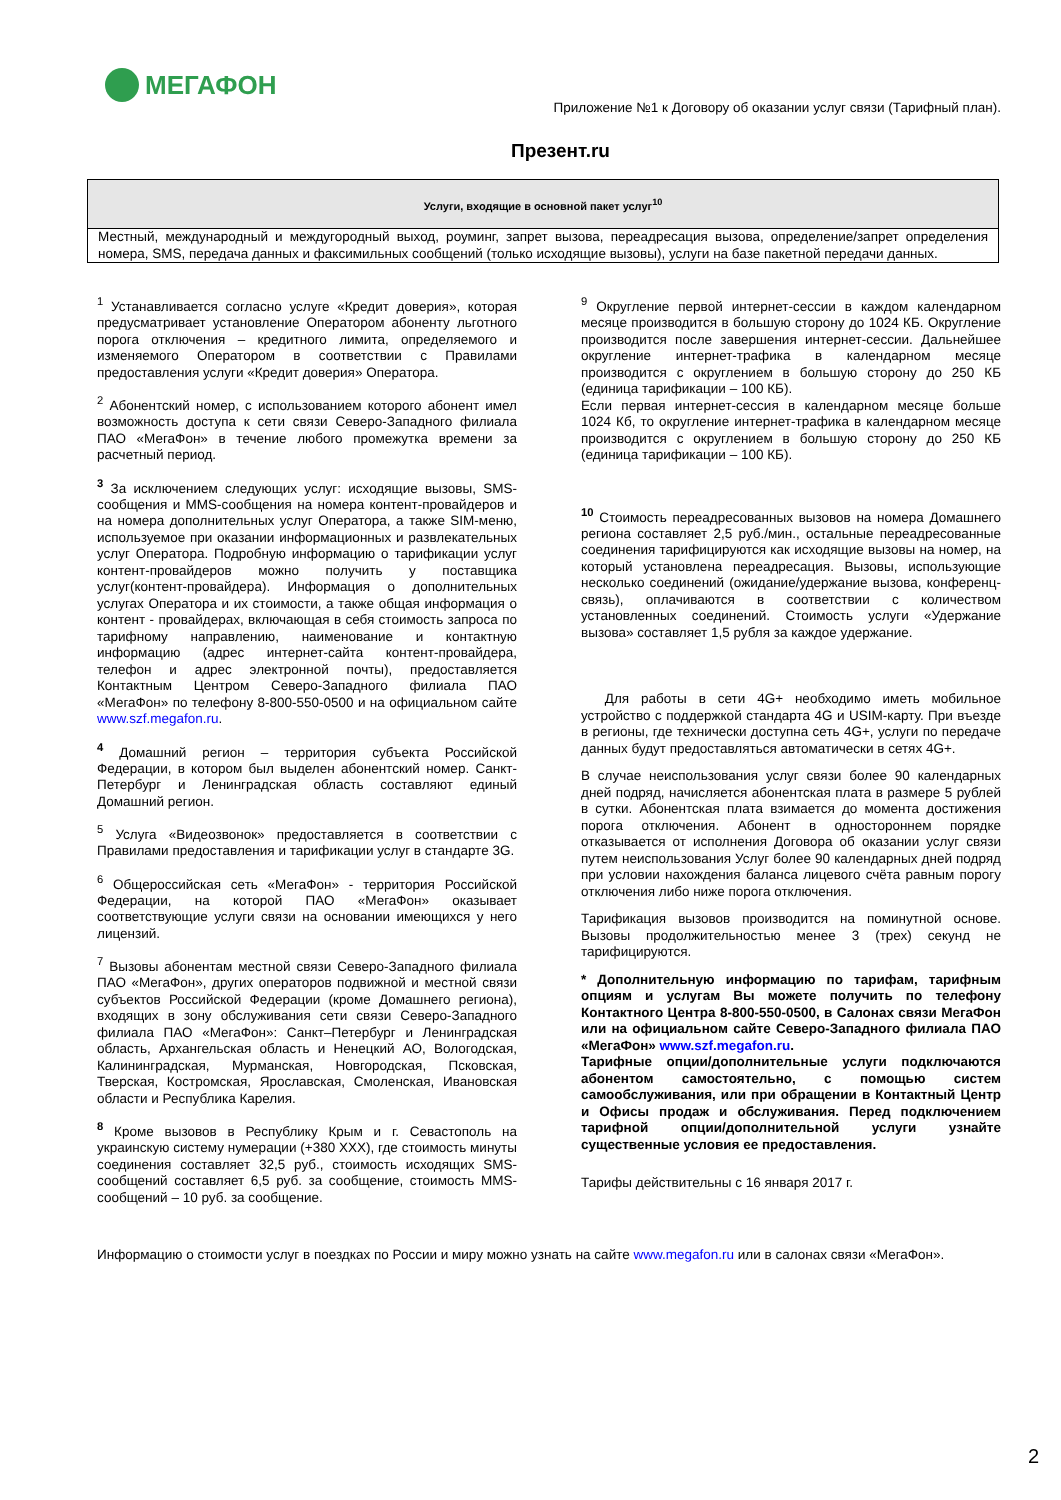МЕГАФОН
Приложение №1 к Договору об оказании услуг связи (Тарифный план).
Презент.ru
| Услуги, входящие в основной пакет услуг<sup>10</sup> |
| --- |
| Местный, международный и междугородный выход, роуминг, запрет вызова, переадресация вызова, определение/запрет определения номера, SMS, передача данных и факсимильных сообщений (только исходящие вызовы), услуги на базе пакетной передачи данных. |
<sup>1</sup> Устанавливается согласно услуге «Кредит доверия», которая предусматривает установление Оператором абоненту льготного порога отключения – кредитного лимита, определяемого и изменяемого Оператором в соответствии с Правилами предоставления услуги «Кредит доверия» Оператора.
<sup>2</sup> Абонентский номер, с использованием которого абонент имел возможность доступа к сети связи Северо-Западного филиала ПАО «МегаФон» в течение любого промежутка времени за расчетный период.
<sup>3</sup> За исключением следующих услуг: исходящие вызовы, SMS-сообщения и MMS-сообщения на номера контент-провайдеров и на номера дополнительных услуг Оператора, а также SIM-меню, используемое при оказании информационных и развлекательных услуг Оператора. Подробную информацию о тарификации услуг контент-провайдеров можно получить у поставщика услуг(контент-провайдера). Информация о дополнительных услугах Оператора и их стоимости, а также общая информация о контент - провайдерах, включающая в себя стоимость запроса по тарифному направлению, наименование и контактную информацию (адрес интернет-сайта контент-провайдера, телефон и адрес электронной почты), предоставляется Контактным Центром Северо-Западного филиала ПАО «МегаФон» по телефону 8-800-550-0500 и на официальном сайте www.szf.megafon.ru.
<sup>4</sup> Домашний регион – территория субъекта Российской Федерации, в котором был выделен абонентский номер. Санкт-Петербург и Ленинградская область составляют единый Домашний регион.
<sup>5</sup> Услуга «Видеозвонок» предоставляется в соответствии с Правилами предоставления и тарификации услуг в стандарте 3G.
<sup>6</sup> Общероссийская сеть «МегаФон» - территория Российской Федерации, на которой ПАО «МегаФон» оказывает соответствующие услуги связи на основании имеющихся у него лицензий.
<sup>7</sup> Вызовы абонентам местной связи Северо-Западного филиала ПАО «МегаФон», других операторов подвижной и местной связи субъектов Российской Федерации (кроме Домашнего региона), входящих в зону обслуживания сети связи Северо-Западного филиала ПАО «МегаФон»: Санкт–Петербург и Ленинградская область, Архангельская область и Ненецкий АО, Вологодская, Калининградская, Мурманская, Новгородская, Псковская, Тверская, Костромская, Ярославская, Смоленская, Ивановская области и Республика Карелия.
<sup>8</sup> Кроме вызовов в Республику Крым и г. Севастополь на украинскую систему нумерации (+380 XXX), где стоимость минуты соединения составляет 32,5 руб., стоимость исходящих SMS-сообщений составляет 6,5 руб. за сообщение, стоимость MMS-сообщений – 10 руб. за сообщение.
<sup>9</sup> Округление первой интернет-сессии в каждом календарном месяце производится в большую сторону до 1024 КБ. Округление производится после завершения интернет-сессии. Дальнейшее округление интернет-трафика в календарном месяце производится с округлением в большую сторону до 250 КБ (единица тарификации – 100 КБ).
Если первая интернет-сессия в календарном месяце больше 1024 Кб, то округление интернет-трафика в календарном месяце производится с округлением в большую сторону до 250 КБ (единица тарификации – 100 КБ).
<sup>10</sup> Стоимость переадресованных вызовов на номера Домашнего региона составляет 2,5 руб./мин., остальные переадресованные соединения тарифицируются как исходящие вызовы на номер, на который установлена переадресация. Вызовы, использующие несколько соединений (ожидание/удержание вызова, конференц-связь), оплачиваются в соответствии с количеством установленных соединений. Стоимость услуги «Удержание вызова» составляет 1,5 рубля за каждое удержание.
Для работы в сети 4G+ необходимо иметь мобильное устройство с поддержкой стандарта 4G и USIM-карту. При въезде в регионы, где технически доступна сеть 4G+, услуги по передаче данных будут предоставляться автоматически в сетях 4G+.
В случае неиспользования услуг связи более 90 календарных дней подряд, начисляется абонентская плата в размере 5 рублей в сутки. Абонентская плата взимается до момента достижения порога отключения. Абонент в одностороннем порядке отказывается от исполнения Договора об оказании услуг связи путем неиспользования Услуг более 90 календарных дней подряд при условии нахождения баланса лицевого счёта равным порогу отключения либо ниже порога отключения.
Тарификация вызовов производится на поминутной основе. Вызовы продолжительностью менее 3 (трех) секунд не тарифицируются.
* Дополнительную информацию по тарифам, тарифным опциям и услугам Вы можете получить по телефону Контактного Центра 8-800-550-0500, в Салонах связи МегаФон или на официальном сайте Северо-Западного филиала ПАО «МегаФон» www.szf.megafon.ru.
Тарифные опции/дополнительные услуги подключаются абонентом самостоятельно, с помощью систем самообслуживания, или при обращении в Контактный Центр и Офисы продаж и обслуживания. Перед подключением тарифной опции/дополнительной услуги узнайте существенные условия ее предоставления.
Тарифы действительны с 16 января 2017 г.
Информацию о стоимости услуг в поездках по России и миру можно узнать на сайте www.megafon.ru или в салонах связи «МегаФон».
2